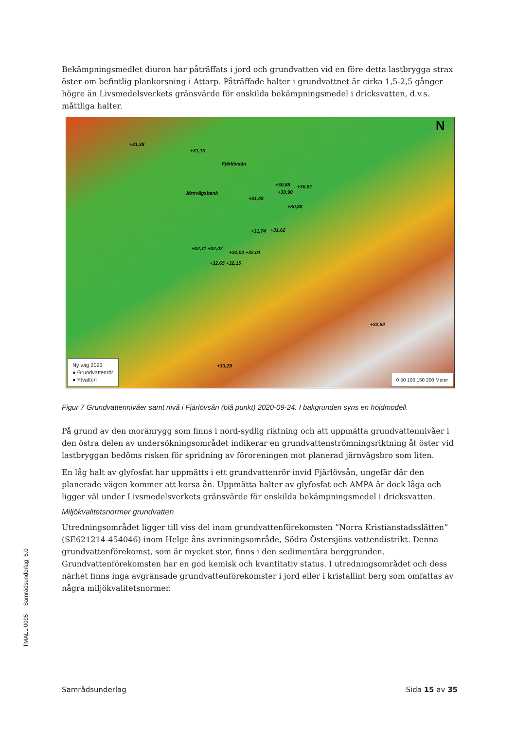Bekämpningsmedlet diuron har påträffats i jord och grundvatten vid en före detta lastbrygga strax öster om befintlig plankorsning i Attarp. Påträffade halter i grundvattnet är cirka 1,5-2,5 gånger högre än Livsmedelsverkets gränsvärde för enskilda bekämpningsmedel i dricksvatten, d.v.s. måttliga halter.
N
+31,38
+31,13
Fjärlövsån
Järnvägsbank
+30,88 +30,91
+30,90
+31,48
+30,88
+31,74 +31,62
+32,11 +32,02
+32,00 +32,01
+32,65 +32,15
+32,82
+33,29
Ny väg 2023
● Grundvattenrör
● Ytvatten
0 50 100 150 200 Meter
Figur 7 Grundvattennivåer samt nivå i Fjärlövsån (blå punkt) 2020-09-24. I bakgrunden syns en höjdmodell.
På grund av den moränrygg som finns i nord-sydlig riktning och att uppmätta grundvattennivåer i den östra delen av undersökningsområdet indikerar en grundvattenströmningsriktning åt öster vid lastbryggan bedöms risken för spridning av föroreningen mot planerad järnvägsbro som liten.
En låg halt av glyfosfat har uppmätts i ett grundvattenrör invid Fjärlövsån, ungefär där den planerade vägen kommer att korsa ån. Uppmätta halter av glyfosfat och AMPA är dock låga och ligger väl under Livsmedelsverkets gränsvärde för enskilda bekämpningsmedel i dricksvatten.
Miljökvalitetsnormer grundvatten
Utredningsområdet ligger till viss del inom grundvattenförekomsten ”Norra Kristianstadsslätten” (SE621214-454046) inom Helge åns avrinningsområde, Södra Östersjöns vattendistrikt. Denna grundvattenförekomst, som är mycket stor, finns i den sedimentära berggrunden. Grundvattenförekomsten har en god kemisk och kvantitativ status. I utredningsområdet och dess närhet finns inga avgränsade grundvattenförekomster i jord eller i kristallint berg som omfattas av några miljökvalitetsnormer.
TMALL 0095 Samrådsunderlag 6.0
Samrådsunderlag Sida 15 av 35